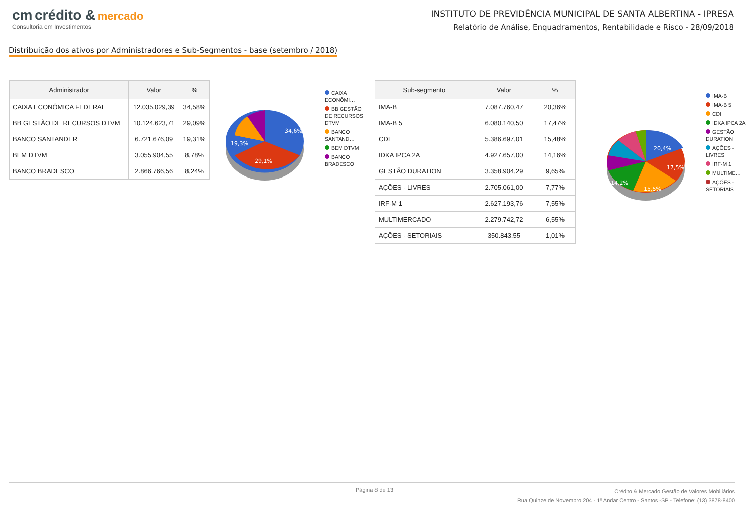cm crédito & mercado
Consultoria em Investimentos
INSTITUTO DE PREVIDÊNCIA MUNICIPAL DE SANTA ALBERTINA - IPRESA
Relatório de Análise, Enquadramentos, Rentabilidade e Risco - 28/09/2018
Distribuição dos ativos por Administradores e Sub-Segmentos - base (setembro / 2018)
| Administrador | Valor | % |
| --- | --- | --- |
| CAIXA ECONÔMICA FEDERAL | 12.035.029,39 | 34,58% |
| BB GESTÃO DE RECURSOS DTVM | 10.124.623,71 | 29,09% |
| BANCO SANTANDER | 6.721.676,09 | 19,31% |
| BEM DTVM | 3.055.904,55 | 8,78% |
| BANCO BRADESCO | 2.866.766,56 | 8,24% |
34,6%
29,1%
19,3%
CAIXA ECONÔMI…
BB GESTÃO DE RECURSOS DTVM
BANCO SANTAND…
BEM DTVM
BANCO BRADESCO
| Sub-segmento | Valor | % |
| --- | --- | --- |
| IMA-B | 7.087.760,47 | 20,36% |
| IMA-B 5 | 6.080.140,50 | 17,47% |
| CDI | 5.386.697,01 | 15,48% |
| IDKA IPCA 2A | 4.927.657,00 | 14,16% |
| GESTÃO DURATION | 3.358.904,29 | 9,65% |
| AÇÕES - LIVRES | 2.705.061,00 | 7,77% |
| IRF-M 1 | 2.627.193,76 | 7,55% |
| MULTIMERCADO | 2.279.742,72 | 6,55% |
| AÇÕES - SETORIAIS | 350.843,55 | 1,01% |
20,4%
17,5%
15,5%
14,2%
IMA-B
IMA-B 5
CDI
IDKA IPCA 2A
GESTÃO DURATION
AÇÕES - LIVRES
IRF-M 1
MULTIME…
AÇÕES - SETORIAIS
Página 8 de 13 Crédito & Mercado Gestão de Valores Mobiliários
Rua Quinze de Novembro 204 - 1º Andar Centro - Santos -SP - Telefone: (13) 3878-8400